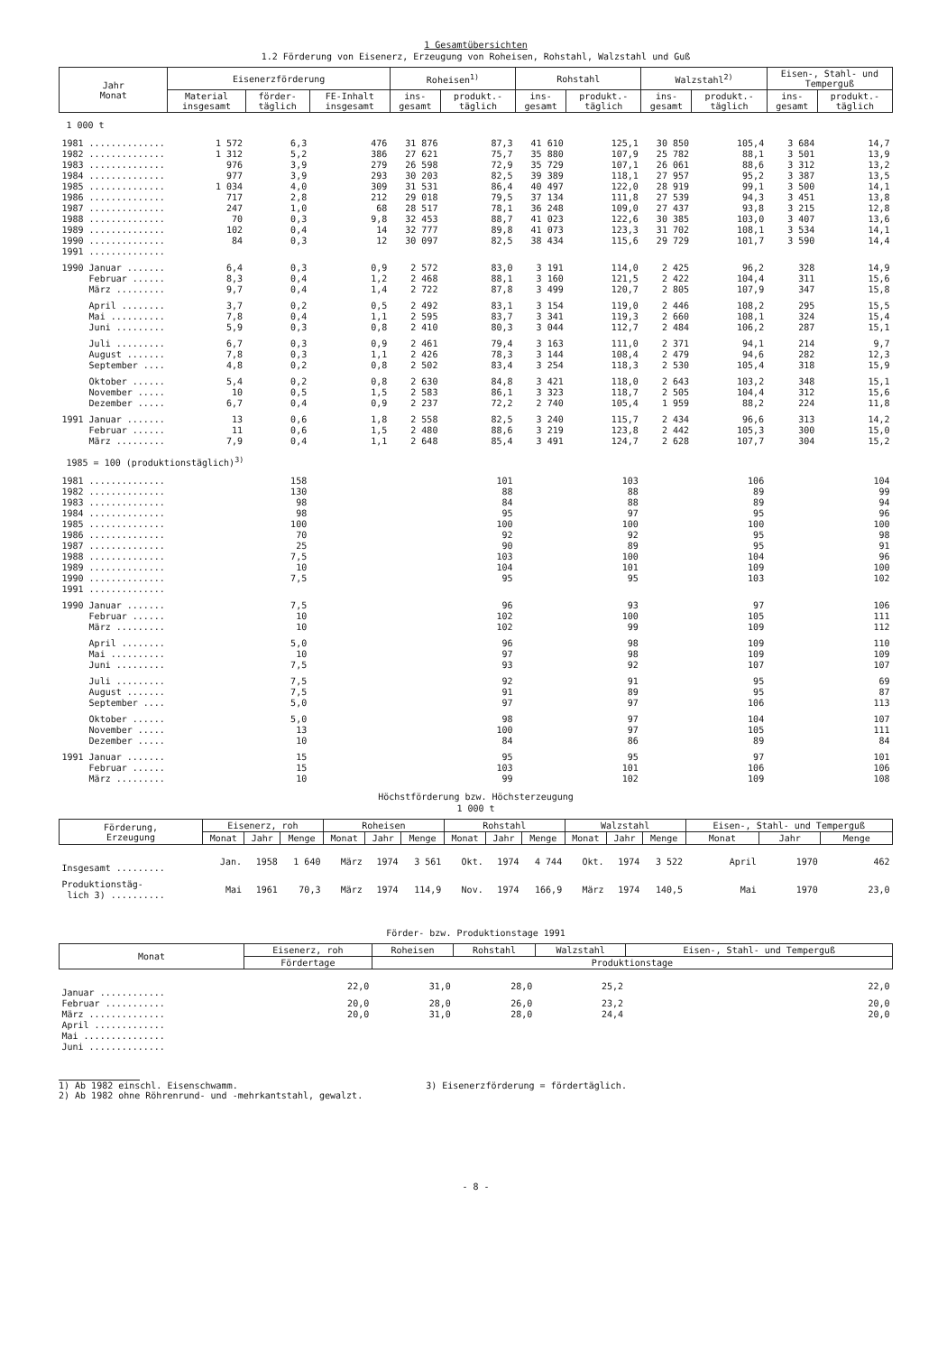1 Gesamtübersichten
1.2 Förderung von Eisenerz, Erzeugung von Roheisen, Rohstahl, Walzstahl und Guß
| Jahr Monat | Eisenerzförderung | | | Roheisen<sup>1)</sup> | | Rohstahl | | Walzstahl<sup>2)</sup> | | Eisen-, Stahl- und Temperguß | |
| --- | --- | --- | --- | --- | --- | --- | --- | --- | --- | --- | --- |
| | Material insgesamt | förder- täglich | FE-Inhalt insgesamt | ins- gesamt | produkt.- täglich | ins- gesamt | produkt.- täglich | ins- gesamt | produkt.- täglich | ins- gesamt | produkt.- täglich |
| 1 000 t | | | | | | | | | | | |
| 1981 .............. | 1 572 | 6,3 | 476 | 31 876 | 87,3 | 41 610 | 125,1 | 30 850 | 105,4 | 3 684 | 14,7 |
| 1982 .............. | 1 312 | 5,2 | 386 | 27 621 | 75,7 | 35 880 | 107,9 | 25 782 | 88,1 | 3 501 | 13,9 |
| 1983 .............. | 976 | 3,9 | 279 | 26 598 | 72,9 | 35 729 | 107,1 | 26 061 | 88,6 | 3 312 | 13,2 |
| 1984 .............. | 977 | 3,9 | 293 | 30 203 | 82,5 | 39 389 | 118,1 | 27 957 | 95,2 | 3 387 | 13,5 |
| 1985 .............. | 1 034 | 4,0 | 309 | 31 531 | 86,4 | 40 497 | 122,0 | 28 919 | 99,1 | 3 500 | 14,1 |
| 1986 .............. | 717 | 2,8 | 212 | 29 018 | 79,5 | 37 134 | 111,8 | 27 539 | 94,3 | 3 451 | 13,8 |
| 1987 .............. | 247 | 1,0 | 68 | 28 517 | 78,1 | 36 248 | 109,0 | 27 437 | 93,8 | 3 215 | 12,8 |
| 1988 .............. | 70 | 0,3 | 9,8 | 32 453 | 88,7 | 41 023 | 122,6 | 30 385 | 103,0 | 3 407 | 13,6 |
| 1989 .............. | 102 | 0,4 | 14 | 32 777 | 89,8 | 41 073 | 123,3 | 31 702 | 108,1 | 3 534 | 14,1 |
| 1990 .............. | 84 | 0,3 | 12 | 30 097 | 82,5 | 38 434 | 115,6 | 29 729 | 101,7 | 3 590 | 14,4 |
| 1991 .............. | | | | | | | | | | | |
| 1990 Januar ....... | 6,4 | 0,3 | 0,9 | 2 572 | 83,0 | 3 191 | 114,0 | 2 425 | 96,2 | 328 | 14,9 |
| Februar ...... | 8,3 | 0,4 | 1,2 | 2 468 | 88,1 | 3 160 | 121,5 | 2 422 | 104,4 | 311 | 15,6 |
| März ......... | 9,7 | 0,4 | 1,4 | 2 722 | 87,8 | 3 499 | 120,7 | 2 805 | 107,9 | 347 | 15,8 |
| April ........ | 3,7 | 0,2 | 0,5 | 2 492 | 83,1 | 3 154 | 119,0 | 2 446 | 108,2 | 295 | 15,5 |
| Mai .......... | 7,8 | 0,4 | 1,1 | 2 595 | 83,7 | 3 341 | 119,3 | 2 660 | 108,1 | 324 | 15,4 |
| Juni ......... | 5,9 | 0,3 | 0,8 | 2 410 | 80,3 | 3 044 | 112,7 | 2 484 | 106,2 | 287 | 15,1 |
| Juli ......... | 6,7 | 0,3 | 0,9 | 2 461 | 79,4 | 3 163 | 111,0 | 2 371 | 94,1 | 214 | 9,7 |
| August ....... | 7,8 | 0,3 | 1,1 | 2 426 | 78,3 | 3 144 | 108,4 | 2 479 | 94,6 | 282 | 12,3 |
| September .... | 4,8 | 0,2 | 0,8 | 2 502 | 83,4 | 3 254 | 118,3 | 2 530 | 105,4 | 318 | 15,9 |
| Oktober ...... | 5,4 | 0,2 | 0,8 | 2 630 | 84,8 | 3 421 | 118,0 | 2 643 | 103,2 | 348 | 15,1 |
| November ..... | 10 | 0,5 | 1,5 | 2 583 | 86,1 | 3 323 | 118,7 | 2 505 | 104,4 | 312 | 15,6 |
| Dezember ..... | 6,7 | 0,4 | 0,9 | 2 237 | 72,2 | 2 740 | 105,4 | 1 959 | 88,2 | 224 | 11,8 |
| 1991 Januar ....... | 13 | 0,6 | 1,8 | 2 558 | 82,5 | 3 240 | 115,7 | 2 434 | 96,6 | 313 | 14,2 |
| Februar ...... | 11 | 0,6 | 1,5 | 2 480 | 88,6 | 3 219 | 123,8 | 2 442 | 105,3 | 300 | 15,0 |
| März ......... | 7,9 | 0,4 | 1,1 | 2 648 | 85,4 | 3 491 | 124,7 | 2 628 | 107,7 | 304 | 15,2 |
| 1985 = 100 (produktionstäglich)<sup>3)</sup> | | | | | | | | | | | |
| 1981 .............. | | 158 | | | 101 | | 103 | | 106 | | 104 |
| 1982 .............. | | 130 | | | 88 | | 88 | | 89 | | 99 |
| 1983 .............. | | 98 | | | 84 | | 88 | | 89 | | 94 |
| 1984 .............. | | 98 | | | 95 | | 97 | | 95 | | 96 |
| 1985 .............. | | 100 | | | 100 | | 100 | | 100 | | 100 |
| 1986 .............. | | 70 | | | 92 | | 92 | | 95 | | 98 |
| 1987 .............. | | 25 | | | 90 | | 89 | | 95 | | 91 |
| 1988 .............. | | 7,5 | | | 103 | | 100 | | 104 | | 96 |
| 1989 .............. | | 10 | | | 104 | | 101 | | 109 | | 100 |
| 1990 .............. | | 7,5 | | | 95 | | 95 | | 103 | | 102 |
| 1991 .............. | | | | | | | | | | | |
| 1990 Januar ....... | | 7,5 | | | 96 | | 93 | | 97 | | 106 |
| Februar ...... | | 10 | | | 102 | | 100 | | 105 | | 111 |
| März ......... | | 10 | | | 102 | | 99 | | 109 | | 112 |
| April ........ | | 5,0 | | | 96 | | 98 | | 109 | | 110 |
| Mai .......... | | 10 | | | 97 | | 98 | | 109 | | 109 |
| Juni ......... | | 7,5 | | | 93 | | 92 | | 107 | | 107 |
| Juli ......... | | 7,5 | | | 92 | | 91 | | 95 | | 69 |
| August ....... | | 7,5 | | | 91 | | 89 | | 95 | | 87 |
| September .... | | 5,0 | | | 97 | | 97 | | 106 | | 113 |
| Oktober ...... | | 5,0 | | | 98 | | 97 | | 104 | | 107 |
| November ..... | | 13 | | | 100 | | 97 | | 105 | | 111 |
| Dezember ..... | | 10 | | | 84 | | 86 | | 89 | | 84 |
| 1991 Januar ....... | | 15 | | | 95 | | 95 | | 97 | | 101 |
| Februar ...... | | 15 | | | 103 | | 101 | | 106 | | 106 |
| März ......... | | 10 | | | 99 | | 102 | | 109 | | 108 |
Höchstförderung bzw. Höchsterzeugung
1 000 t
| Förderung, Erzeugung | Eisenerz, roh | | | Roheisen | | | Rohstahl | | | Walzstahl | | | Eisen-, Stahl- und Temperguß | | |
| --- | --- | --- | --- | --- | --- | --- | --- | --- | --- | --- | --- | --- | --- | --- | --- |
| | Monat | Jahr | Menge | Monat | Jahr | Menge | Monat | Jahr | Menge | Monat | Jahr | Menge | Monat | Jahr | Menge |
| Insgesamt ......... | Jan. | 1958 | 1 640 | März | 1974 | 3 561 | Okt. | 1974 | 4 744 | Okt. | 1974 | 3 522 | April | 1970 | 462 |
| Produktionstäg- lich 3) .......... | Mai | 1961 | 70,3 | März | 1974 | 114,9 | Nov. | 1974 | 166,9 | März | 1974 | 140,5 | Mai | 1970 | 23,0 |
Förder- bzw. Produktionstage 1991
| Monat | Eisenerz, roh | Roheisen | Rohstahl | Walzstahl | Eisen-, Stahl- und Temperguß |
| --- | --- | --- | --- | --- | --- |
| | Fördertage | Produktionstage | | | |
| Januar ............ | 22,0 | 31,0 | 28,0 | 25,2 | 22,0 |
| Februar ........... | 20,0 | 28,0 | 26,0 | 23,2 | 20,0 |
| März .............. | 20,0 | 31,0 | 28,0 | 24,4 | 20,0 |
| April ............. | | | | | |
| Mai ............... | | | | | |
| Juni .............. | | | | | |
1) Ab 1982 einschl. Eisenschwamm.
2) Ab 1982 ohne Röhrenrund- und -mehrkantstahl, gewalzt.
3) Eisenerzförderung = fördertäglich.
- 8 -